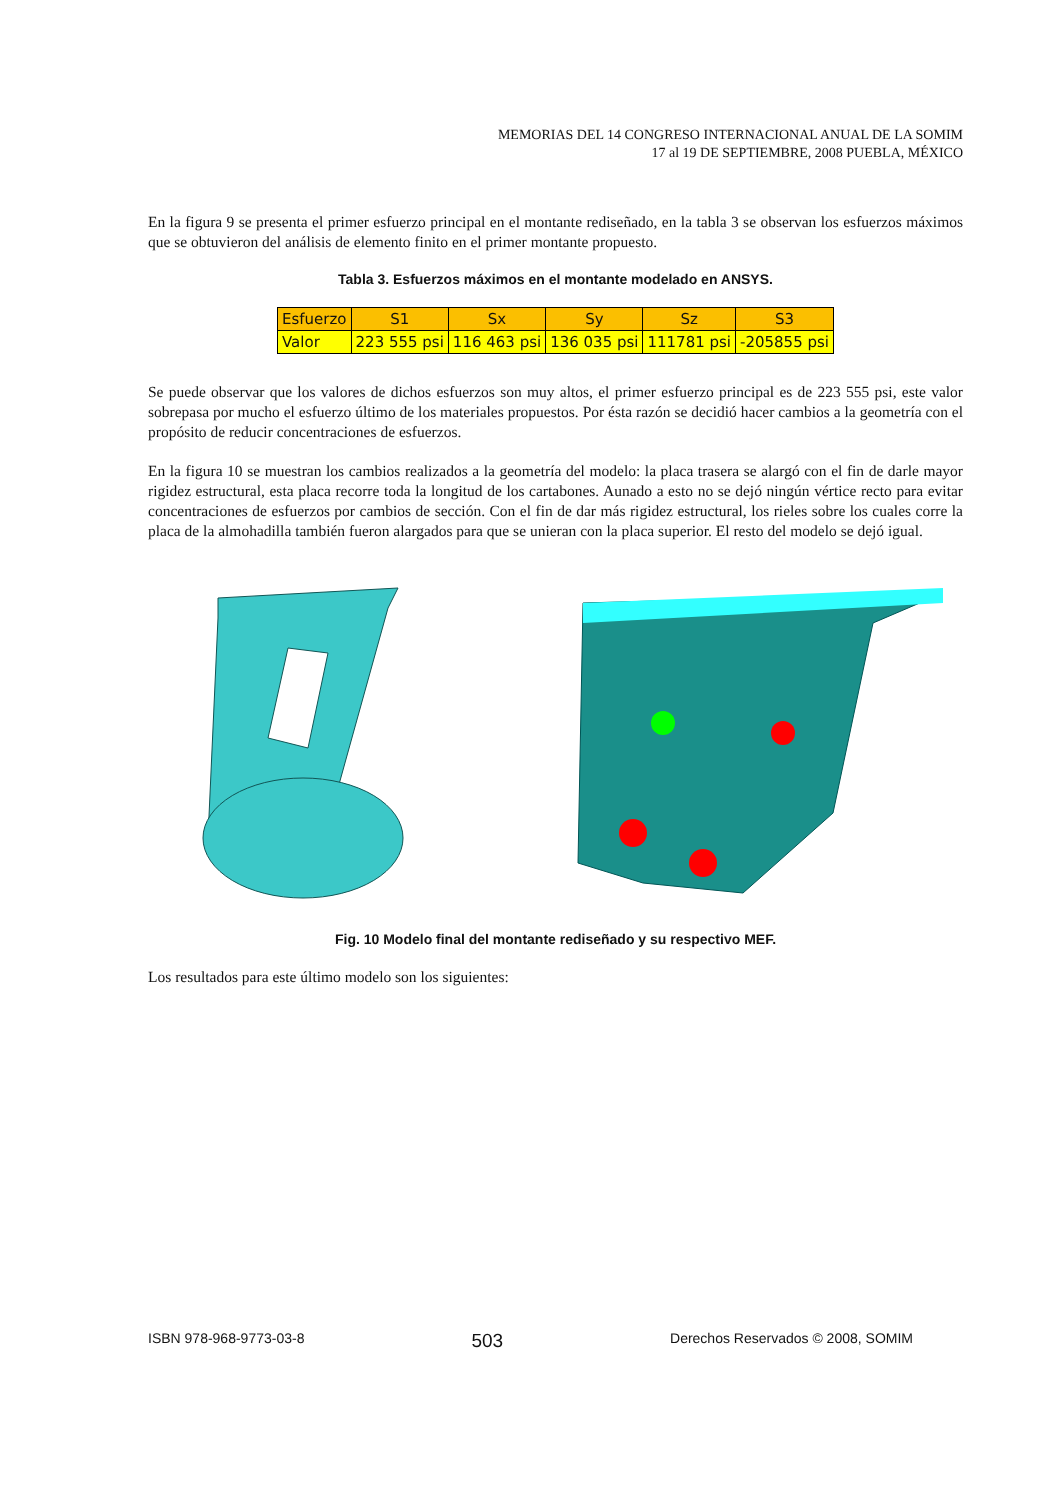MEMORIAS DEL 14 CONGRESO INTERNACIONAL ANUAL DE LA SOMIM
17 al 19 DE SEPTIEMBRE, 2008 PUEBLA, MÉXICO
En la figura 9 se presenta el primer esfuerzo principal en el montante rediseñado, en la tabla 3 se observan los esfuerzos máximos que se obtuvieron del análisis de elemento finito en el primer montante propuesto.
Tabla 3. Esfuerzos máximos en el montante modelado en ANSYS.
| Esfuerzo | S1 | Sx | Sy | Sz | S3 |
| --- | --- | --- | --- | --- | --- |
| Valor | 223 555 psi | 116 463 psi | 136 035 psi | 111781 psi | -205855 psi |
Se puede observar que los valores de dichos esfuerzos son muy altos, el primer esfuerzo principal es de 223 555 psi, este valor sobrepasa por mucho el esfuerzo último de los materiales propuestos. Por ésta razón se decidió hacer cambios a la geometría con el propósito de reducir concentraciones de esfuerzos.
En la figura 10 se muestran los cambios realizados a la geometría del modelo: la placa trasera se alargó con el fin de darle mayor rigidez estructural, esta placa recorre toda la longitud de los cartabones. Aunado a esto no se dejó ningún vértice recto para evitar concentraciones de esfuerzos por cambios de sección. Con el fin de dar más rigidez estructural, los rieles sobre los cuales corre la placa de la almohadilla también fueron alargados para que se unieran con la placa superior. El resto del modelo se dejó igual.
Fig. 10 Modelo final del montante rediseñado y su respectivo MEF.
Los resultados para este último modelo son los siguientes:
ISBN 978-968-9773-03-8 503 Derechos Reservados © 2008, SOMIM